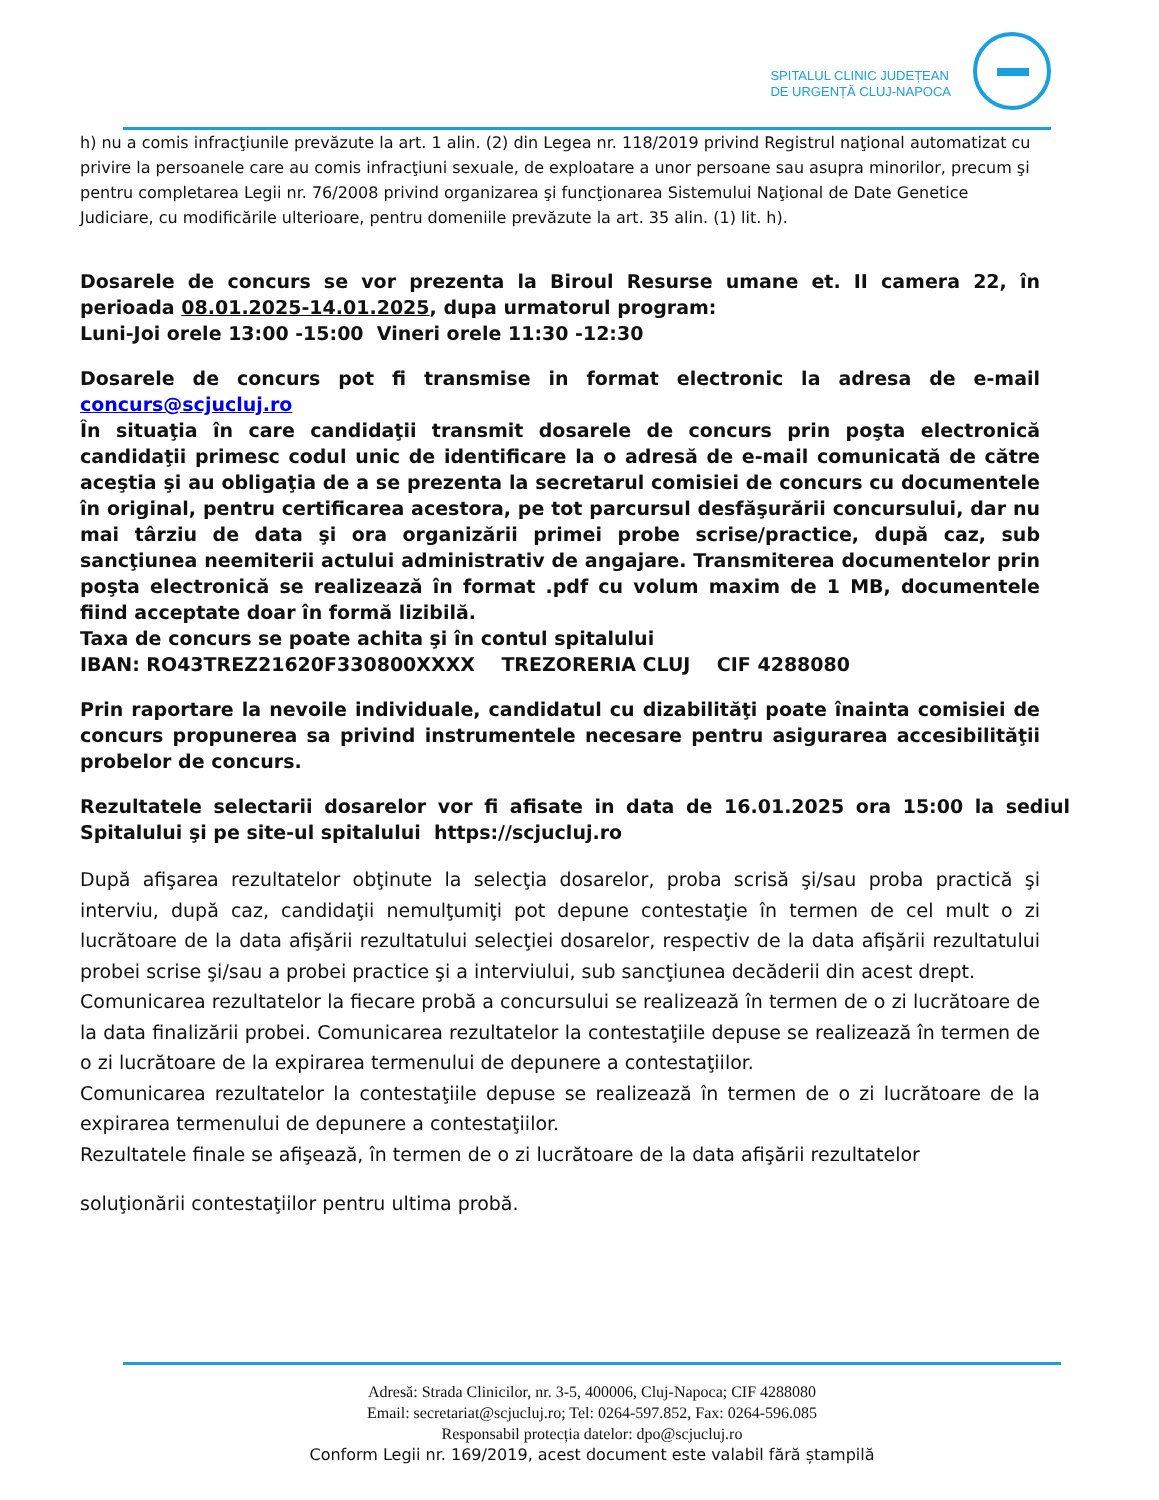SPITALUL CLINIC JUDEȚEAN
DE URGENȚĂ CLUJ-NAPOCA
h) nu a comis infracţiunile prevăzute la art. 1 alin. (2) din Legea nr. 118/2019 privind Registrul naţional automatizat cu privire la persoanele care au comis infracţiuni sexuale, de exploatare a unor persoane sau asupra minorilor, precum şi pentru completarea Legii nr. 76/2008 privind organizarea şi funcţionarea Sistemului Naţional de Date Genetice Judiciare, cu modificările ulterioare, pentru domeniile prevăzute la art. 35 alin. (1) lit. h).
Dosarele de concurs se vor prezenta la Biroul Resurse umane et. II camera 22, în perioada 08.01.2025-14.01.2025, dupa urmatorul program:
Luni-Joi orele 13:00 -15:00 Vineri orele 11:30 -12:30
Dosarele de concurs pot fi transmise in format electronic la adresa de e-mail concurs@scjucluj.ro
În situaţia în care candidaţii transmit dosarele de concurs prin poşta electronică candidaţii primesc codul unic de identificare la o adresă de e-mail comunicată de către aceştia şi au obligaţia de a se prezenta la secretarul comisiei de concurs cu documentele în original, pentru certificarea acestora, pe tot parcursul desfăşurării concursului, dar nu mai târziu de data şi ora organizării primei probe scrise/practice, după caz, sub sancţiunea neemiterii actului administrativ de angajare. Transmiterea documentelor prin poşta electronică se realizează în format .pdf cu volum maxim de 1 MB, documentele fiind acceptate doar în formă lizibilă.
Taxa de concurs se poate achita şi în contul spitalului
IBAN: RO43TREZ21620F330800XXXX TREZORERIA CLUJ CIF 4288080
Prin raportare la nevoile individuale, candidatul cu dizabilităţi poate înainta comisiei de concurs propunerea sa privind instrumentele necesare pentru asigurarea accesibilităţii probelor de concurs.
Rezultatele selectarii dosarelor vor fi afisate in data de 16.01.2025 ora 15:00 la sediul Spitalului şi pe site-ul spitalului https://scjucluj.ro
După afişarea rezultatelor obţinute la selecţia dosarelor, proba scrisă şi/sau proba practică şi interviu, după caz, candidaţii nemulţumiţi pot depune contestaţie în termen de cel mult o zi lucrătoare de la data afişării rezultatului selecţiei dosarelor, respectiv de la data afişării rezultatului probei scrise şi/sau a probei practice şi a interviului, sub sancţiunea decăderii din acest drept.
Comunicarea rezultatelor la fiecare probă a concursului se realizează în termen de o zi lucrătoare de la data finalizării probei. Comunicarea rezultatelor la contestaţiile depuse se realizează în termen de o zi lucrătoare de la expirarea termenului de depunere a contestaţiilor.
Comunicarea rezultatelor la contestaţiile depuse se realizează în termen de o zi lucrătoare de la expirarea termenului de depunere a contestaţiilor.
Rezultatele finale se afişează, în termen de o zi lucrătoare de la data afişării rezultatelor
soluţionării contestaţiilor pentru ultima probă.
Adresă: Strada Clinicilor, nr. 3-5, 400006, Cluj-Napoca; CIF 4288080
Email: secretariat@scjucluj.ro; Tel: 0264-597.852, Fax: 0264-596.085
Responsabil protecția datelor: dpo@scjucluj.ro
Conform Legii nr. 169/2019, acest document este valabil fără ștampilă